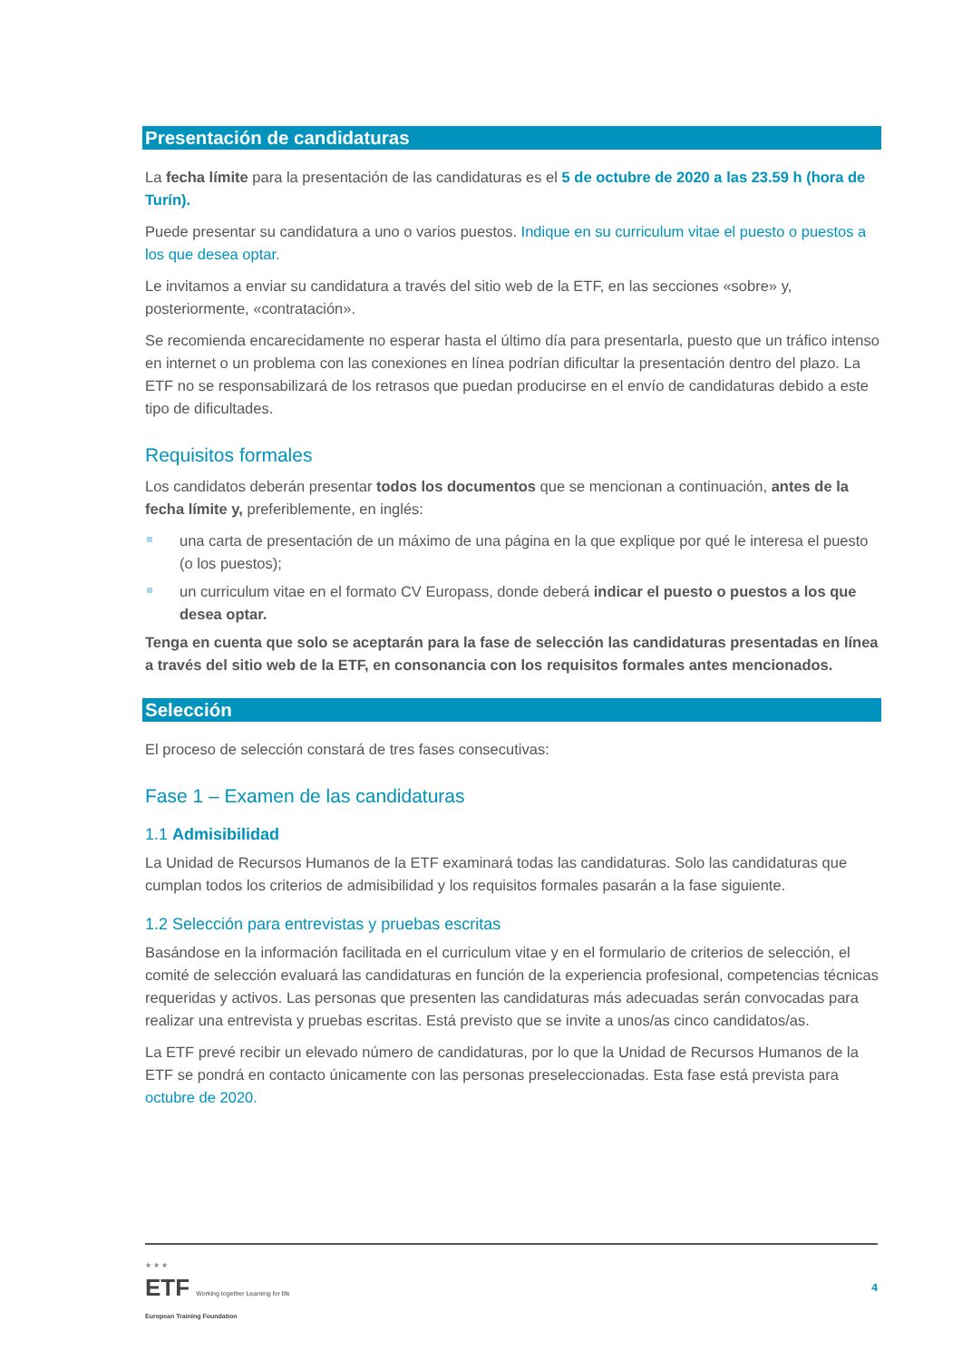Presentación de candidaturas
La fecha límite para la presentación de las candidaturas es el 5 de octubre de 2020 a las 23.59 h (hora de Turín).
Puede presentar su candidatura a uno o varios puestos. Indique en su curriculum vitae el puesto o puestos a los que desea optar.
Le invitamos a enviar su candidatura a través del sitio web de la ETF, en las secciones «sobre» y, posteriormente, «contratación».
Se recomienda encarecidamente no esperar hasta el último día para presentarla, puesto que un tráfico intenso en internet o un problema con las conexiones en línea podrían dificultar la presentación dentro del plazo. La ETF no se responsabilizará de los retrasos que puedan producirse en el envío de candidaturas debido a este tipo de dificultades.
Requisitos formales
Los candidatos deberán presentar todos los documentos que se mencionan a continuación, antes de la fecha límite y, preferiblemente, en inglés:
una carta de presentación de un máximo de una página en la que explique por qué le interesa el puesto (o los puestos);
un curriculum vitae en el formato CV Europass, donde deberá indicar el puesto o puestos a los que desea optar.
Tenga en cuenta que solo se aceptarán para la fase de selección las candidaturas presentadas en línea a través del sitio web de la ETF, en consonancia con los requisitos formales antes mencionados.
Selección
El proceso de selección constará de tres fases consecutivas:
Fase 1 – Examen de las candidaturas
1.1 Admisibilidad
La Unidad de Recursos Humanos de la ETF examinará todas las candidaturas. Solo las candidaturas que cumplan todos los criterios de admisibilidad y los requisitos formales pasarán a la fase siguiente.
1.2 Selección para entrevistas y pruebas escritas
Basándose en la información facilitada en el curriculum vitae y en el formulario de criterios de selección, el comité de selección evaluará las candidaturas en función de la experiencia profesional, competencias técnicas requeridas y activos. Las personas que presenten las candidaturas más adecuadas serán convocadas para realizar una entrevista y pruebas escritas. Está previsto que se invite a unos/as cinco candidatos/as.
La ETF prevé recibir un elevado número de candidaturas, por lo que la Unidad de Recursos Humanos de la ETF se pondrá en contacto únicamente con las personas preseleccionadas. Esta fase está prevista para octubre de 2020.
★ ★ ★
ETF Working together Learning for life
European Training Foundation
4